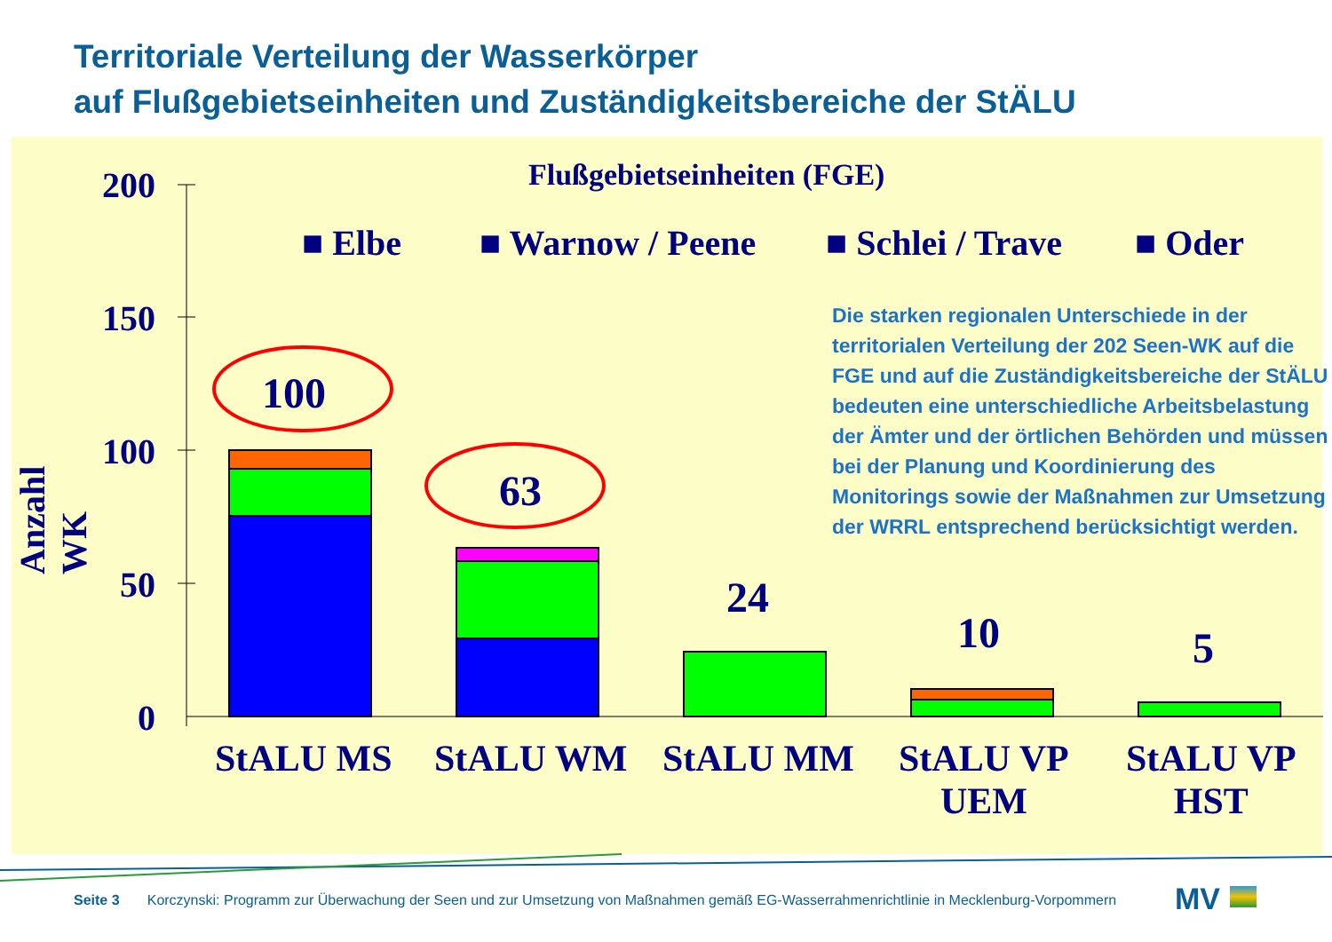Territoriale Verteilung der Wasserkörper
auf Flußgebietseinheiten und Zuständigkeitsbereiche der StÄLU
200
150
100
50
0
Anzahl WK
Flußgebietseinheiten (FGE)
■ Elbe ■ Warnow / Peene ■ Schlei / Trave ■ Oder
100
63
24
10 5
StALU MS StALU WM StALU MM
StALU VP
UEM
StALU VP
HST
Die starken regionalen Unterschiede in der territorialen Verteilung der 202 Seen-WK auf die FGE und auf die Zuständigkeitsbereiche der StÄLU bedeuten eine unterschiedliche Arbeitsbelastung der Ämter und der örtlichen Behörden und müssen bei der Planung und Koordinierung des Monitorings sowie der Maßnahmen zur Umsetzung der WRRL entsprechend berücksichtigt werden.
Seite 3 Korczynski: Programm zur Überwachung der Seen und zur Umsetzung von Maßnahmen gemäß EG-Wasserrahmenrichtlinie in Mecklenburg-Vorpommern
MV